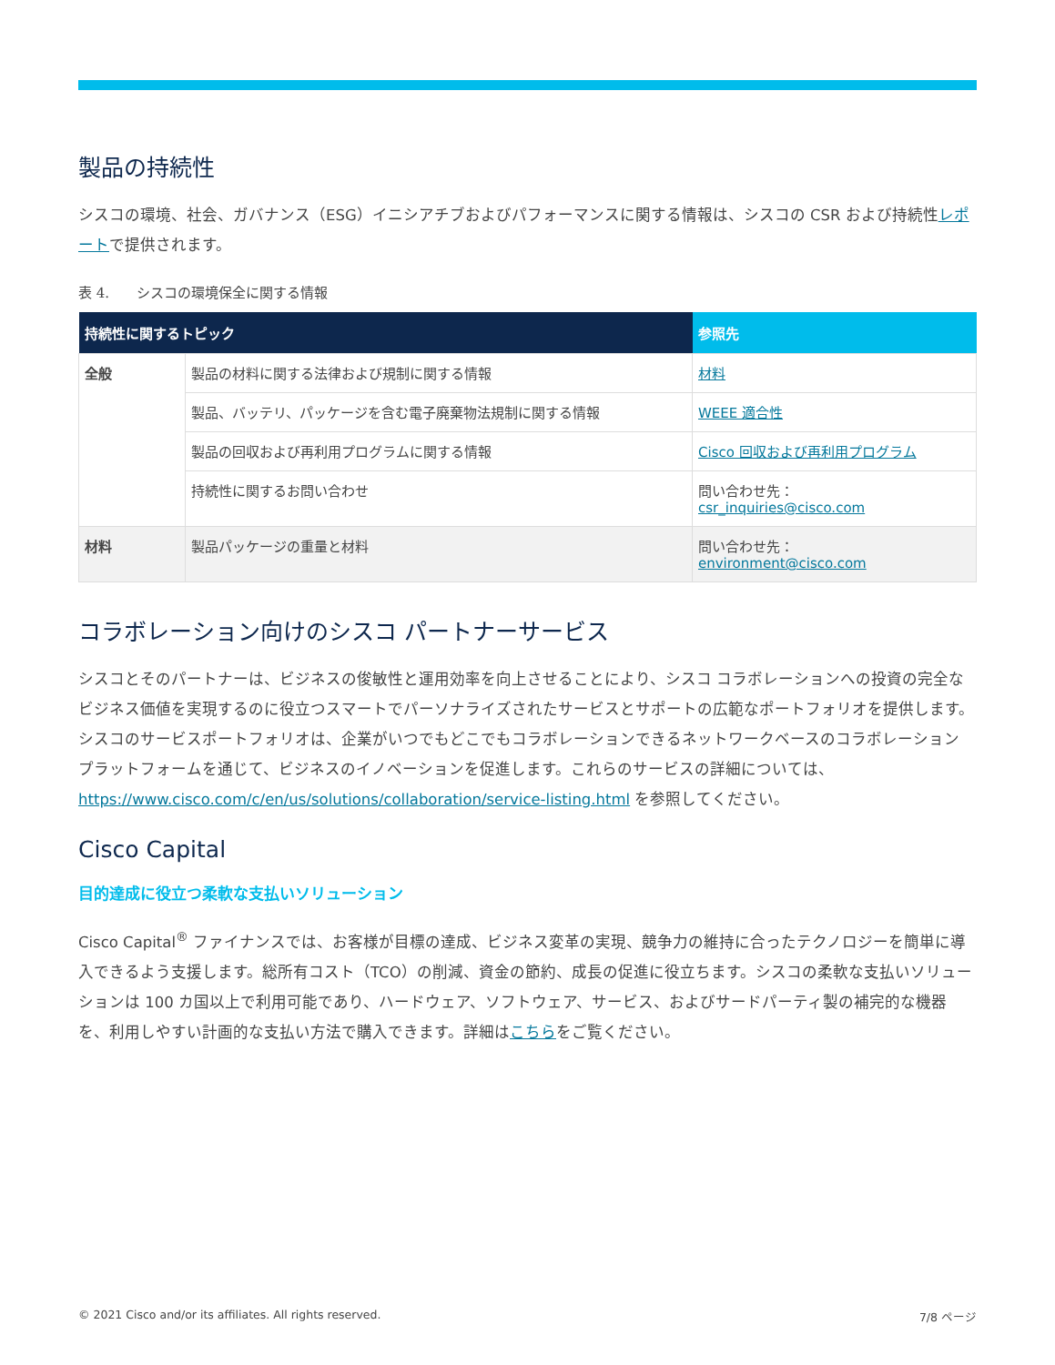製品の持続性
シスコの環境、社会、ガバナンス（ESG）イニシアチブおよびパフォーマンスに関する情報は、シスコの CSR および持続性レポートで提供されます。
表 4.　　シスコの環境保全に関する情報
| 持続性に関するトピック | | 参照先 |
| --- | --- | --- |
| 全般 | 製品の材料に関する法律および規制に関する情報 | 材料 |
| | 製品、バッテリ、パッケージを含む電子廃棄物法規制に関する情報 | WEEE 適合性 |
| | 製品の回収および再利用プログラムに関する情報 | Cisco 回収および再利用プログラム |
| | 持続性に関するお問い合わせ | 問い合わせ先： csr_inquiries@cisco.com |
| 材料 | 製品パッケージの重量と材料 | 問い合わせ先： environment@cisco.com |
コラボレーション向けのシスコ パートナーサービス
シスコとそのパートナーは、ビジネスの俊敏性と運用効率を向上させることにより、シスコ コラボレーションへの投資の完全なビジネス価値を実現するのに役立つスマートでパーソナライズされたサービスとサポートの広範なポートフォリオを提供します。シスコのサービスポートフォリオは、企業がいつでもどこでもコラボレーションできるネットワークベースのコラボレーション プラットフォームを通じて、ビジネスのイノベーションを促進します。これらのサービスの詳細については、https://www.cisco.com/c/en/us/solutions/collaboration/service-listing.html を参照してください。
Cisco Capital
目的達成に役立つ柔軟な支払いソリューション
Cisco Capital<sup>®</sup> ファイナンスでは、お客様が目標の達成、ビジネス変革の実現、競争力の維持に合ったテクノロジーを簡単に導入できるよう支援します。総所有コスト（TCO）の削減、資金の節約、成長の促進に役立ちます。シスコの柔軟な支払いソリューションは 100 カ国以上で利用可能であり、ハードウェア、ソフトウェア、サービス、およびサードパーティ製の補完的な機器を、利用しやすい計画的な支払い方法で購入できます。詳細はこちらをご覧ください。
© 2021 Cisco and/or its affiliates. All rights reserved. 7/8 ページ